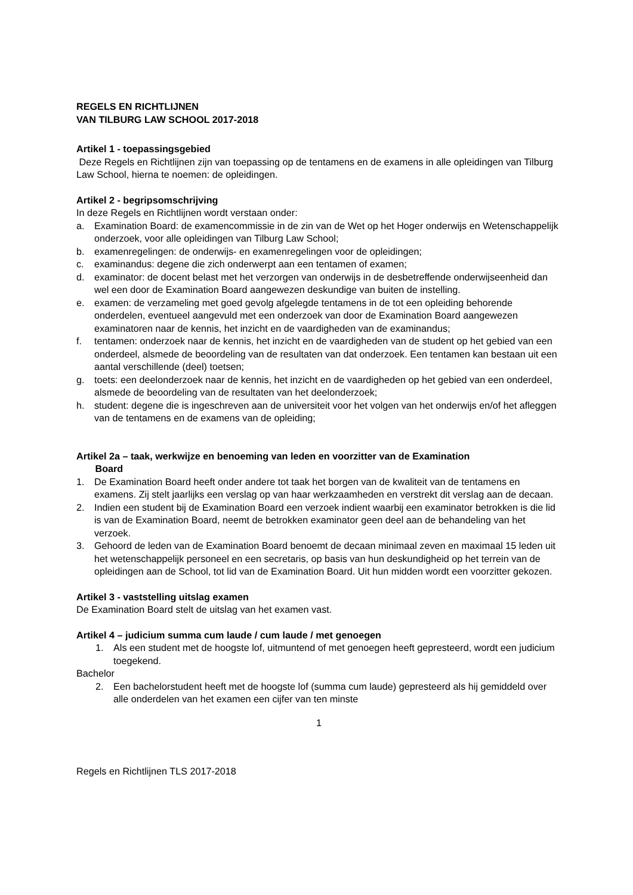REGELS EN RICHTLIJNEN
VAN TILBURG LAW SCHOOL 2017-2018
Artikel 1 - toepassingsgebied
Deze Regels en Richtlijnen zijn van toepassing op de tentamens en de examens in alle opleidingen van Tilburg Law School, hierna te noemen: de opleidingen.
Artikel 2 - begripsomschrijving
In deze Regels en Richtlijnen wordt verstaan onder:
a. Examination Board: de examencommissie in de zin van de Wet op het Hoger onderwijs en Wetenschappelijk onderzoek, voor alle opleidingen van Tilburg Law School;
b. examenregelingen: de onderwijs- en examenregelingen voor de opleidingen;
c. examinandus: degene die zich onderwerpt aan een tentamen of examen;
d. examinator: de docent belast met het verzorgen van onderwijs in de desbetreffende onderwijseenheid dan wel een door de Examination Board aangewezen deskundige van buiten de instelling.
e. examen: de verzameling met goed gevolg afgelegde tentamens in de tot een opleiding behorende onderdelen, eventueel aangevuld met een onderzoek van door de Examination Board aangewezen examinatoren naar de kennis, het inzicht en de vaardigheden van de examinandus;
f. tentamen: onderzoek naar de kennis, het inzicht en de vaardigheden van de student op het gebied van een onderdeel, alsmede de beoordeling van de resultaten van dat onderzoek. Een tentamen kan bestaan uit een aantal verschillende (deel) toetsen;
g. toets: een deelonderzoek naar de kennis, het inzicht en de vaardigheden op het gebied van een onderdeel, alsmede de beoordeling van de resultaten van het deelonderzoek;
h. student: degene die is ingeschreven aan de universiteit voor het volgen van het onderwijs en/of het afleggen van de tentamens en de examens van de opleiding;
Artikel 2a – taak, werkwijze en benoeming van leden en voorzitter van de Examination
Board
1. De Examination Board heeft onder andere tot taak het borgen van de kwaliteit van de tentamens en examens. Zij stelt jaarlijks een verslag op van haar werkzaamheden en verstrekt dit verslag aan de decaan.
2. Indien een student bij de Examination Board een verzoek indient waarbij een examinator betrokken is die lid is van de Examination Board, neemt de betrokken examinator geen deel aan de behandeling van het verzoek.
3. Gehoord de leden van de Examination Board benoemt de decaan minimaal zeven en maximaal 15 leden uit het wetenschappelijk personeel en een secretaris, op basis van hun deskundigheid op het terrein van de opleidingen aan de School, tot lid van de Examination Board. Uit hun midden wordt een voorzitter gekozen.
Artikel 3 - vaststelling uitslag examen
De Examination Board stelt de uitslag van het examen vast.
Artikel 4 – judicium summa cum laude / cum laude / met genoegen
1. Als een student met de hoogste lof, uitmuntend of met genoegen heeft gepresteerd, wordt een judicium toegekend.
Bachelor
2. Een bachelorstudent heeft met de hoogste lof (summa cum laude) gepresteerd als hij gemiddeld over alle onderdelen van het examen een cijfer van ten minste
1
Regels en Richtlijnen TLS 2017-2018